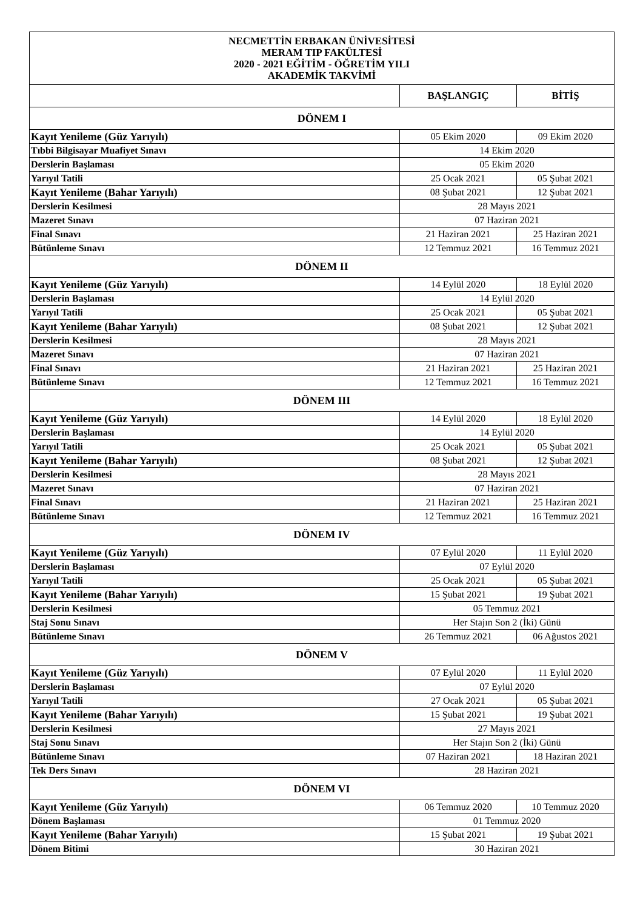| NECMETTİN ERBAKAN ÜNİVESİTESİ MERAM TIP FAKÜLTESİ 2020 - 2021 EĞİTİM - ÖĞRETİM YILI AKADEMİK TAKVİMİ | | |
| --- | --- | --- |
| | BAŞLANGIÇ | BİTİŞ |
| DÖNEM I | | |
| Kayıt Yenileme (Güz Yarıyılı) | 05 Ekim 2020 | 09 Ekim 2020 |
| Tıbbi Bilgisayar Muafiyet Sınavı | 14 Ekim 2020 | |
| Derslerin Başlaması | 05 Ekim 2020 | |
| Yarıyıl Tatili | 25 Ocak 2021 | 05 Şubat 2021 |
| Kayıt Yenileme (Bahar Yarıyılı) | 08 Şubat 2021 | 12 Şubat 2021 |
| Derslerin Kesilmesi | 28 Mayıs 2021 | |
| Mazeret Sınavı | 07 Haziran 2021 | |
| Final Sınavı | 21 Haziran 2021 | 25 Haziran 2021 |
| Bütünleme Sınavı | 12 Temmuz 2021 | 16 Temmuz 2021 |
| DÖNEM II | | |
| Kayıt Yenileme (Güz Yarıyılı) | 14 Eylül 2020 | 18 Eylül 2020 |
| Derslerin Başlaması | 14 Eylül 2020 | |
| Yarıyıl Tatili | 25 Ocak 2021 | 05 Şubat 2021 |
| Kayıt Yenileme (Bahar Yarıyılı) | 08 Şubat 2021 | 12 Şubat 2021 |
| Derslerin Kesilmesi | 28 Mayıs 2021 | |
| Mazeret Sınavı | 07 Haziran 2021 | |
| Final Sınavı | 21 Haziran 2021 | 25 Haziran 2021 |
| Bütünleme Sınavı | 12 Temmuz 2021 | 16 Temmuz 2021 |
| DÖNEM III | | |
| Kayıt Yenileme (Güz Yarıyılı) | 14 Eylül 2020 | 18 Eylül 2020 |
| Derslerin Başlaması | 14 Eylül 2020 | |
| Yarıyıl Tatili | 25 Ocak 2021 | 05 Şubat 2021 |
| Kayıt Yenileme (Bahar Yarıyılı) | 08 Şubat 2021 | 12 Şubat 2021 |
| Derslerin Kesilmesi | 28 Mayıs 2021 | |
| Mazeret Sınavı | 07 Haziran 2021 | |
| Final Sınavı | 21 Haziran 2021 | 25 Haziran 2021 |
| Bütünleme Sınavı | 12 Temmuz 2021 | 16 Temmuz 2021 |
| DÖNEM IV | | |
| Kayıt Yenileme (Güz Yarıyılı) | 07 Eylül 2020 | 11 Eylül 2020 |
| Derslerin Başlaması | 07 Eylül 2020 | |
| Yarıyıl Tatili | 25 Ocak 2021 | 05 Şubat 2021 |
| Kayıt Yenileme (Bahar Yarıyılı) | 15 Şubat 2021 | 19 Şubat 2021 |
| Derslerin Kesilmesi | 05 Temmuz 2021 | |
| Staj Sonu Sınavı | Her Stajın Son 2 (İki) Günü | |
| Bütünleme Sınavı | 26 Temmuz 2021 | 06 Ağustos 2021 |
| DÖNEM V | | |
| Kayıt Yenileme (Güz Yarıyılı) | 07 Eylül 2020 | 11 Eylül 2020 |
| Derslerin Başlaması | 07 Eylül 2020 | |
| Yarıyıl Tatili | 27 Ocak 2021 | 05 Şubat 2021 |
| Kayıt Yenileme (Bahar Yarıyılı) | 15 Şubat 2021 | 19 Şubat 2021 |
| Derslerin Kesilmesi | 27 Mayıs 2021 | |
| Staj Sonu Sınavı | Her Stajın Son 2 (İki) Günü | |
| Bütünleme Sınavı | 07 Haziran 2021 | 18 Haziran 2021 |
| Tek Ders Sınavı | 28 Haziran 2021 | |
| DÖNEM VI | | |
| Kayıt Yenileme (Güz Yarıyılı) | 06 Temmuz 2020 | 10 Temmuz 2020 |
| Dönem Başlaması | 01 Temmuz 2020 | |
| Kayıt Yenileme (Bahar Yarıyılı) | 15 Şubat 2021 | 19 Şubat 2021 |
| Dönem Bitimi | 30 Haziran 2021 | |